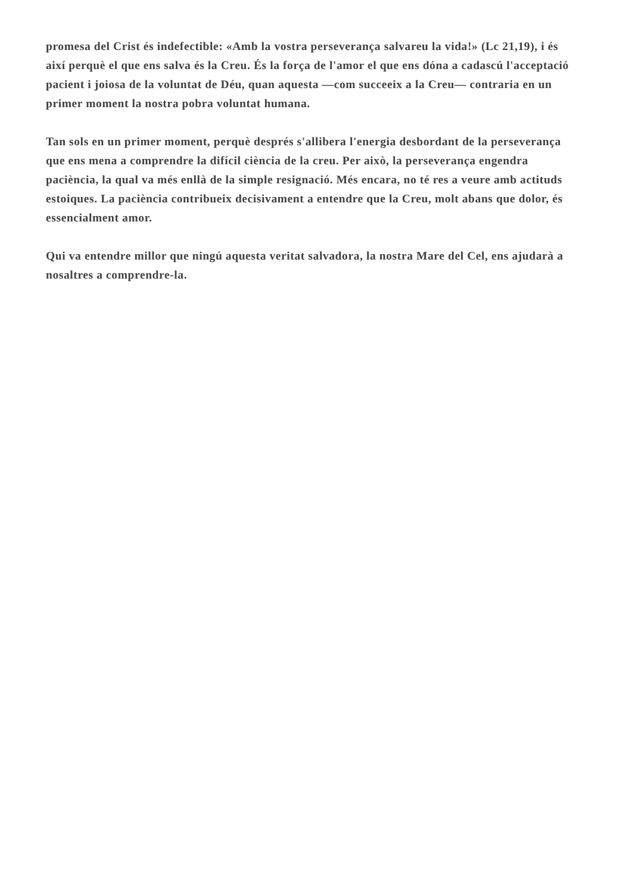promesa del Crist és indefectible: «Amb la vostra perseverança salvareu la vida!» (Lc 21,19), i és així perquè el que ens salva és la Creu. És la força de l'amor el que ens dóna a cadascú l'acceptació pacient i joiosa de la voluntat de Déu, quan aquesta —com succeeix a la Creu— contraria en un primer moment la nostra pobra voluntat humana.
Tan sols en un primer moment, perquè després s'allibera l'energia desbordant de la perseverança que ens mena a comprendre la difícil ciència de la creu. Per això, la perseverança engendra paciència, la qual va més enllà de la simple resignació. Més encara, no té res a veure amb actituds estoiques. La paciència contribueix decisivament a entendre que la Creu, molt abans que dolor, és essencialment amor.
Qui va entendre millor que ningú aquesta veritat salvadora, la nostra Mare del Cel, ens ajudarà a nosaltres a comprendre-la.